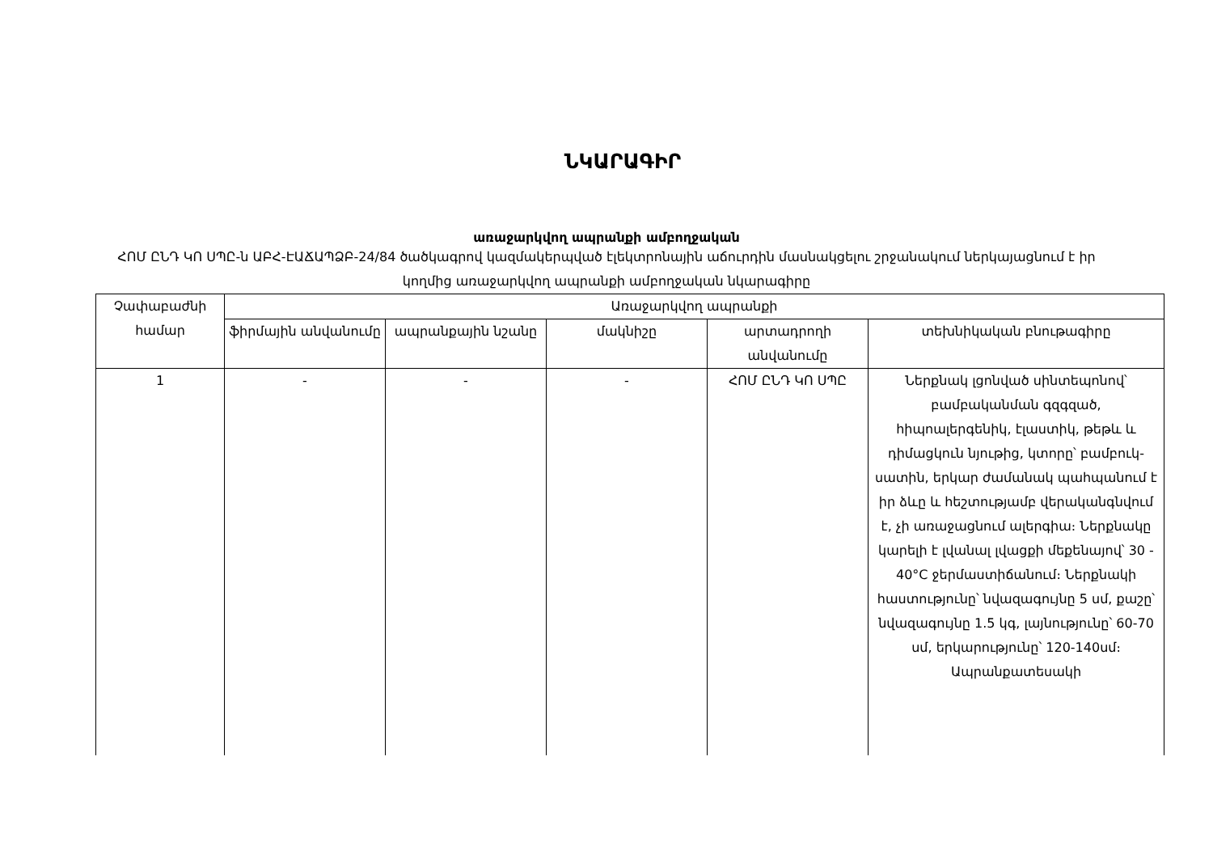ՆԿԱՐԱԳԻՐ
առաջարկվող ապրանքի ամբողջական
ՀՈՄ ԸՆԴ ԿՈ ՍՊԸ-ն ԱԲՀ-ԷԱՃԱՊՁԲ-24/84 ծածկագրով կազմակերպված էլեկտրոնային աճուրդին մասնակցելու շրջանակում ներկայացնում է իր կողմից առաջարկվող ապրանքի ամբողջական նկարագիրը
| Չափաբաժնի համար | Առաջարկվող ապրանքի | | | | |
| --- | --- | --- | --- | --- | --- |
| | ֆիրմային անվանումը | ապրանքային նշանը | մակնիշը | արտադրողի անվանումը | տեխնիկական բնութագիրը |
| 1 | - | - | - | ՀՈՄ ԸՆԴ ԿՈ ՍՊԸ | Ներքնակ լցոնված սինտեպոնով՝ բամբականման գզգզած, հիպոալերգենիկ, էլաստիկ, թեթև և դիմացկուն նյութից, կտորը՝ բամբուկ-սատին, երկար ժամանակ պահպանում է իր ձևը և հեշտությամբ վերականգնվում է, չի առաջացնում ալերգիա։ Ներքնակը կարելի է լվանալ լվացքի մեքենայով՝ 30 - 40°C ջերմաստիճանում։ Ներքնակի հաստությունը՝ նվազագույնը 5 սմ, քաշը՝ նվազագույնը 1.5 կգ, լայնությունը՝ 60-70 սմ, երկարությունը՝ 120-140սմ։ Ապրանքատեսակի |